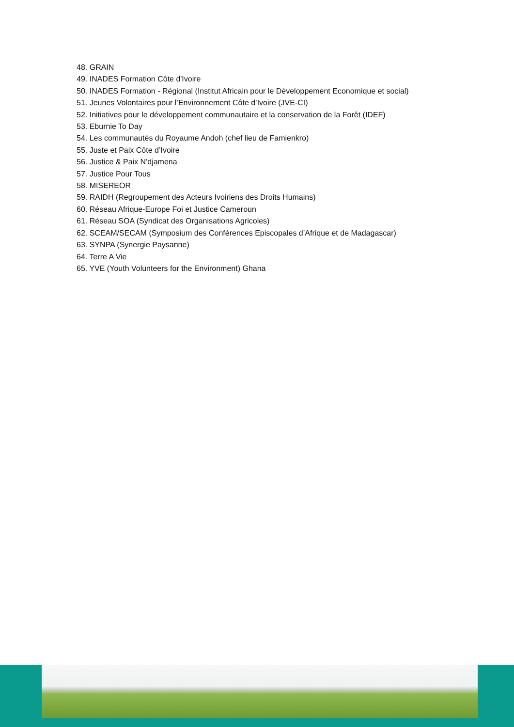48. GRAIN
49. INADES Formation Côte d'Ivoire
50. INADES Formation - Régional (Institut Africain pour le Développement Economique et social)
51. Jeunes Volontaires pour l’Environnement Côte d’Ivoire (JVE-CI)
52. Initiatives pour le développement communautaire et la conservation de la Forêt (IDEF)
53. Eburnie To Day
54. Les communautés du Royaume Andoh (chef lieu de Famienkro)
55. Juste et Paix Côte d’Ivoire
56. Justice & Paix N'djamena
57. Justice Pour Tous
58. MISEREOR
59. RAIDH (Regroupement des Acteurs Ivoiriens des Droits Humains)
60. Réseau Afrique-Europe Foi et Justice Cameroun
61. Réseau SOA (Syndicat des Organisations Agricoles)
62. SCEAM/SECAM (Symposium des Conférences Episcopales d’Afrique et de Madagascar)
63. SYNPA (Synergie Paysanne)
64. Terre A Vie
65. YVE (Youth Volunteers for the Environment) Ghana